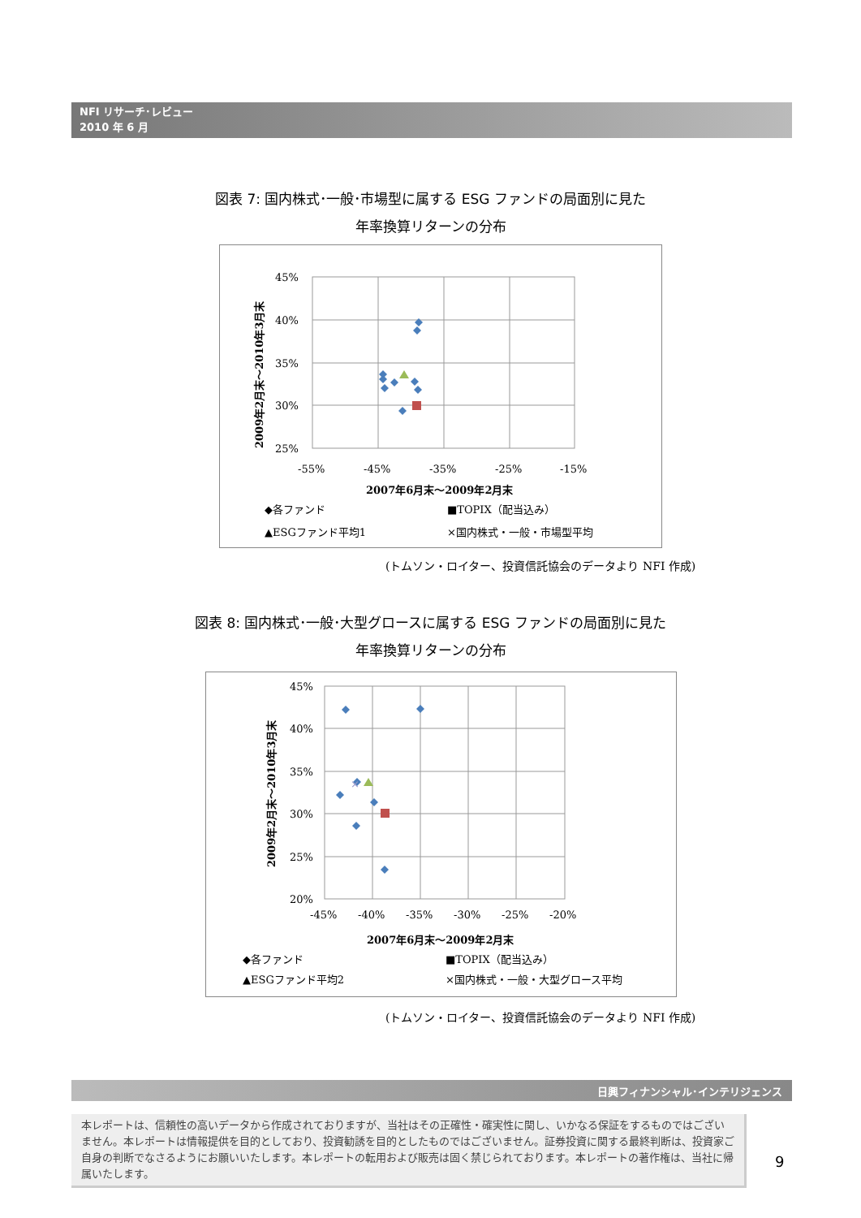NFI リサーチ･レビュー
2010 年 6 月
図表 7: 国内株式･一般･市場型に属する ESG ファンドの局面別に見た
年率換算リターンの分布
45%
40%
35%
30%
25%
-55%
-45%
-35%
-25%
-15%
2007年6月末～2009年2月末
2009年2月末～2010年3月末
◆各ファンド
■TOPIX（配当込み）
▲ESGファンド平均1
×国内株式・一般・市場型平均
(トムソン・ロイター、投資信託協会のデータより NFI 作成)
図表 8: 国内株式･一般･大型グロースに属する ESG ファンドの局面別に見た
年率換算リターンの分布
45%
40%
35%
30%
25%
20%
-45%
-40%
-35%
-30%
-25%
-20%
2007年6月末～2009年2月末
2009年2月末～2010年3月末
×
◆各ファンド
■TOPIX（配当込み）
▲ESGファンド平均2
×国内株式・一般・大型グロース平均
(トムソン・ロイター、投資信託協会のデータより NFI 作成)
日興フィナンシャル･インテリジェンス
本レポートは、信頼性の高いデータから作成されておりますが、当社はその正確性・確実性に関し、いかなる保証をするものではございません。本レポートは情報提供を目的としており、投資勧誘を目的としたものではございません。証券投資に関する最終判断は、投資家ご自身の判断でなさるようにお願いいたします。本レポートの転用および販売は固く禁じられております。本レポートの著作権は、当社に帰属いたします。
9